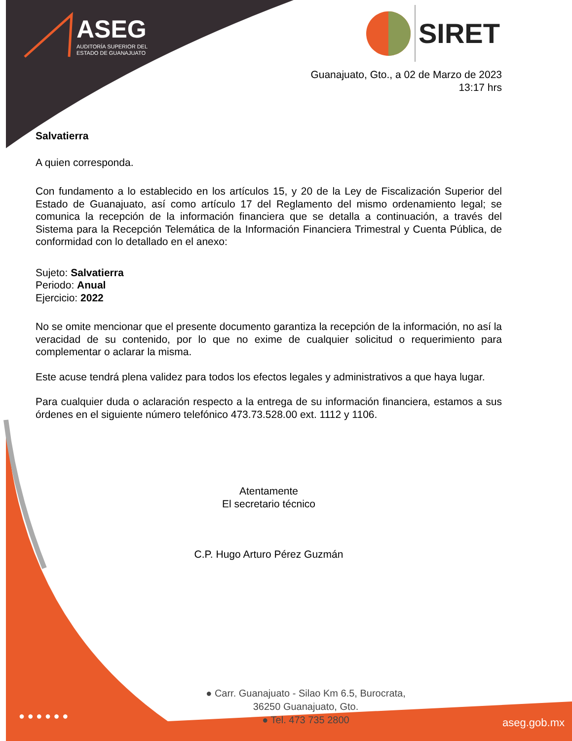ASEG
AUDITORÍA SUPERIOR DEL
ESTADO DE GUANAJUATO
SIRET
Guanajuato, Gto., a 02 de Marzo de 2023
13:17 hrs
Salvatierra
A quien corresponda.
Con fundamento a lo establecido en los artículos 15, y 20 de la Ley de Fiscalización Superior del Estado de Guanajuato, así como artículo 17 del Reglamento del mismo ordenamiento legal; se comunica la recepción de la información financiera que se detalla a continuación, a través del Sistema para la Recepción Telemática de la Información Financiera Trimestral y Cuenta Pública, de conformidad con lo detallado en el anexo:
Sujeto: Salvatierra
Periodo: Anual
Ejercicio: 2022
No se omite mencionar que el presente documento garantiza la recepción de la información, no así la veracidad de su contenido, por lo que no exime de cualquier solicitud o requerimiento para complementar o aclarar la misma.
Este acuse tendrá plena validez para todos los efectos legales y administrativos a que haya lugar.
Para cualquier duda o aclaración respecto a la entrega de su información financiera, estamos a sus órdenes en el siguiente número telefónico 473.73.528.00 ext. 1112 y 1106.
Atentamente
El secretario técnico
C.P. Hugo Arturo Pérez Guzmán
● Carr. Guanajuato - Silao Km 6.5, Burocrata,
36250 Guanajuato, Gto.
● Tel. 473 735 2800
● ● ● ● ● ●
aseg.gob.mx